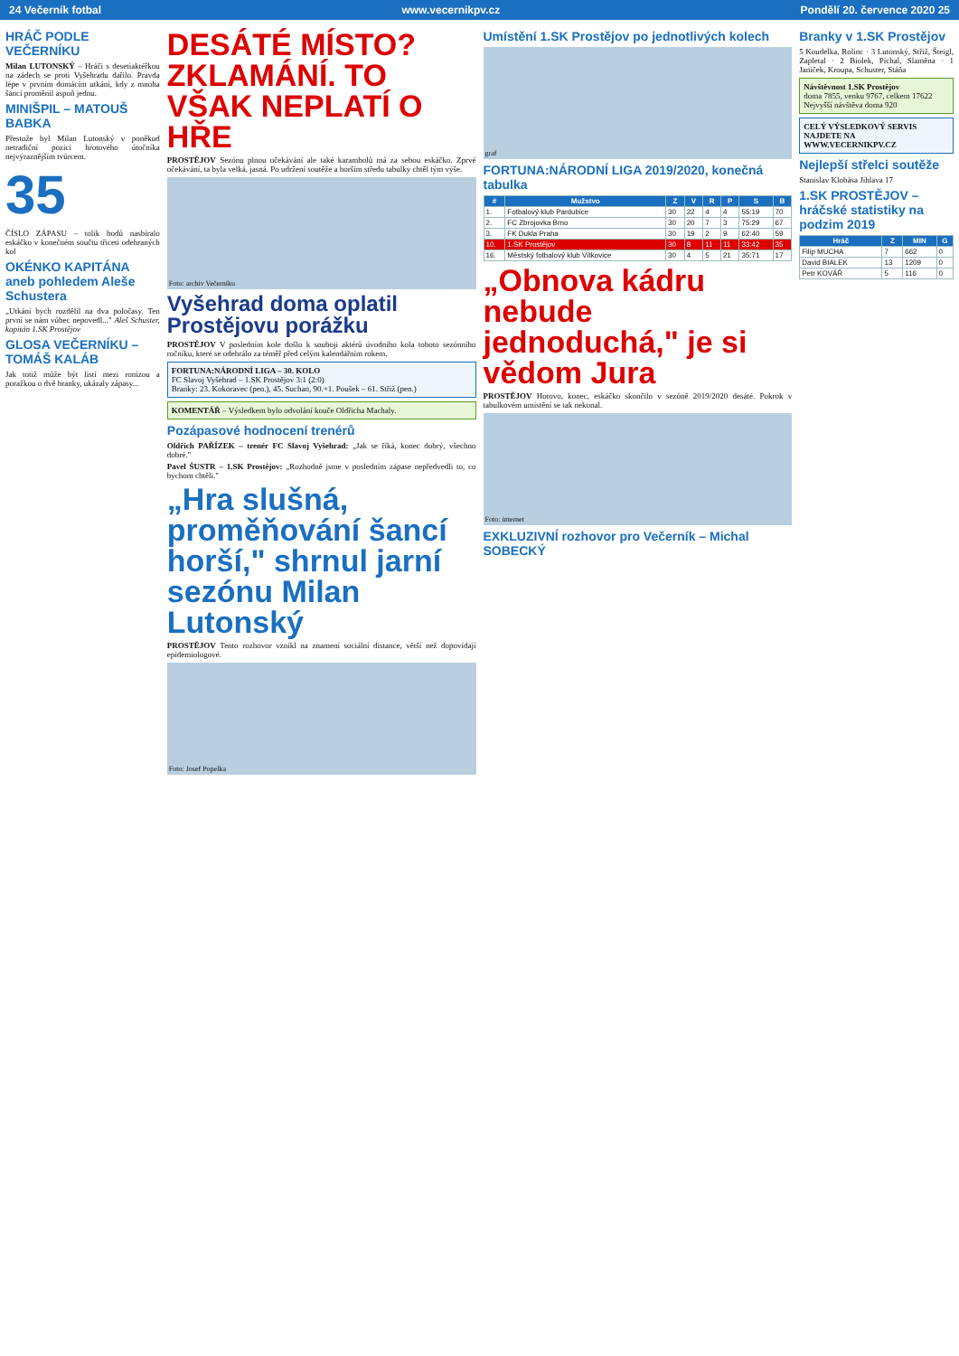24 Večerník fotbal www.vecernikpv.cz Pondělí 20. července 2020 25
HRÁČ PODLE VEČERNÍKU
Milan LUTONSKÝ – Hráči s desetiaktéřkou na zádech se proti Vyšehradu dařilo. Pravda lépe v prvním domácím utkání, kdy z mnoha šancí proměnil aspoň jednu.
MINIŠPIL – MATOUŠ BABKA
Přestože byl Milan Lutonský v poněkud netradiční pozici hrotového útočníka nejvýraznějším tvůrcem.
35
ČÍSLO ZÁPASU – tolik bodů nasbíralo eskáčko v konečném součtu třiceti odehraných kol
OKÉNKO KAPITÁNA aneb pohledem Aleše Schustera
„Utkání bych rozdělil na dva poločasy. Ten první se nám vůbec nepovedl..." Aleš Schuster, kapitán 1.SK Prostějov
GLOSA VEČERNÍKU – TOMÁŠ KALÁB
Jak totiž může být listí mezi ronizou a poražkou o dvě branky, ukázaly zápasy...
DESÁTÉ MÍSTO? ZKLAMÁNÍ. TO VŠAK NEPLATÍ O HŘE
PROSTĚJOV Sezónu plnou očekávání ale také karambolů má za sebou eskáčko. Zprvé očekávání, ta byla velká, jasná. Po udržení soutěže a horším středu tabulky chtěl tým výše.
Foto: archiv Večerníku
Vyšehrad doma oplatil Prostějovu porážku
PROSTĚJOV V posledním kole došlo k souboji aktérů úvodního kola tohoto sezónního ročníku, které se odehrálo za téměř před celým kalendářním rokem.
FORTUNA:NÁRODNÍ LIGA – 30. KOLO
FC Slavoj Vyšehrad – 1.SK Prostějov 3:1 (2:0)
Branky: 23. Kokoravec (pen.), 45. Suchan, 90.+1. Poušek – 61. Střiž (pen.)
KOMENTÁŘ – Výsledkem bylo odvolání kouče Oldřicha Machaly.
Pozápasové hodnocení trenérů
Oldřich PAŘÍZEK – trenér FC Slavoj Vyšehrad: „Jak se říká, konec dobrý, všechno dobré."
Pavel ŠUSTR – 1.SK Prostějov: „Rozhodně jsme v posledním zápase nepředvedli to, co bychom chtěli."
„Hra slušná, proměňování šancí horší," shrnul jarní sezónu Milan Lutonský
PROSTĚJOV Tento rozhovor vznikl na znamení sociální distance, větší než dopovídají epidemiologové.
Foto: Josef Popelka
Umístění 1.SK Prostějov po jednotlivých kolech
graf
FORTUNA:NÁRODNÍ LIGA 2019/2020, konečná tabulka
| # | Mužstvo | Z | V | R | P | S | B |
| --- | --- | --- | --- | --- | --- | --- | --- |
| 1. | Fotbalový klub Pardubice | 30 | 22 | 4 | 4 | 55:19 | 70 |
| 2. | FC Zbrojovka Brno | 30 | 20 | 7 | 3 | 75:29 | 67 |
| 3. | FK Dukla Praha | 30 | 19 | 2 | 9 | 62:40 | 59 |
| 10. | 1.SK Prostějov | 30 | 8 | 11 | 11 | 33:42 | 35 |
| 16. | Městský fotbalový klub Vítkovice | 30 | 4 | 5 | 21 | 35:71 | 17 |
„Obnova kádru nebude jednoduchá," je si vědom Jura
PROSTĚJOV Hotovo, konec, eskáčko skončilo v sezóně 2019/2020 desáté. Pokrok v tabulkovém umístění se tak nekonal.
Foto: internet
EXKLUZIVNÍ rozhovor pro Večerník – Michal SOBECKÝ
Branky v 1.SK Prostějov
5 Koudelka, Rolinc · 3 Lutonský, Střiž, Šteigl, Zapletal · 2 Biolek, Píchal, Slaměna · 1 Janíček, Kroupa, Schuster, Stáňa
Návštěvnost 1.SK Prostějov
doma 7855, venku 9767, celkem 17622
Nejvyšší návštěva doma 920
CELÝ VÝSLEDKOVÝ SERVIS NAJDETE NA WWW.VECERNIKPV.CZ
Nejlepší střelci soutěže
Stanislav Klobása Jihlava 17
1.SK PROSTĚJOV – hráčské statistiky na podzim 2019
| Hráč | Z | MIN | G |
| --- | --- | --- | --- |
| Filip MUCHA | 7 | 662 | 0 |
| David BIALEK | 13 | 1209 | 0 |
| Petr KOVÁŘ | 5 | 116 | 0 |